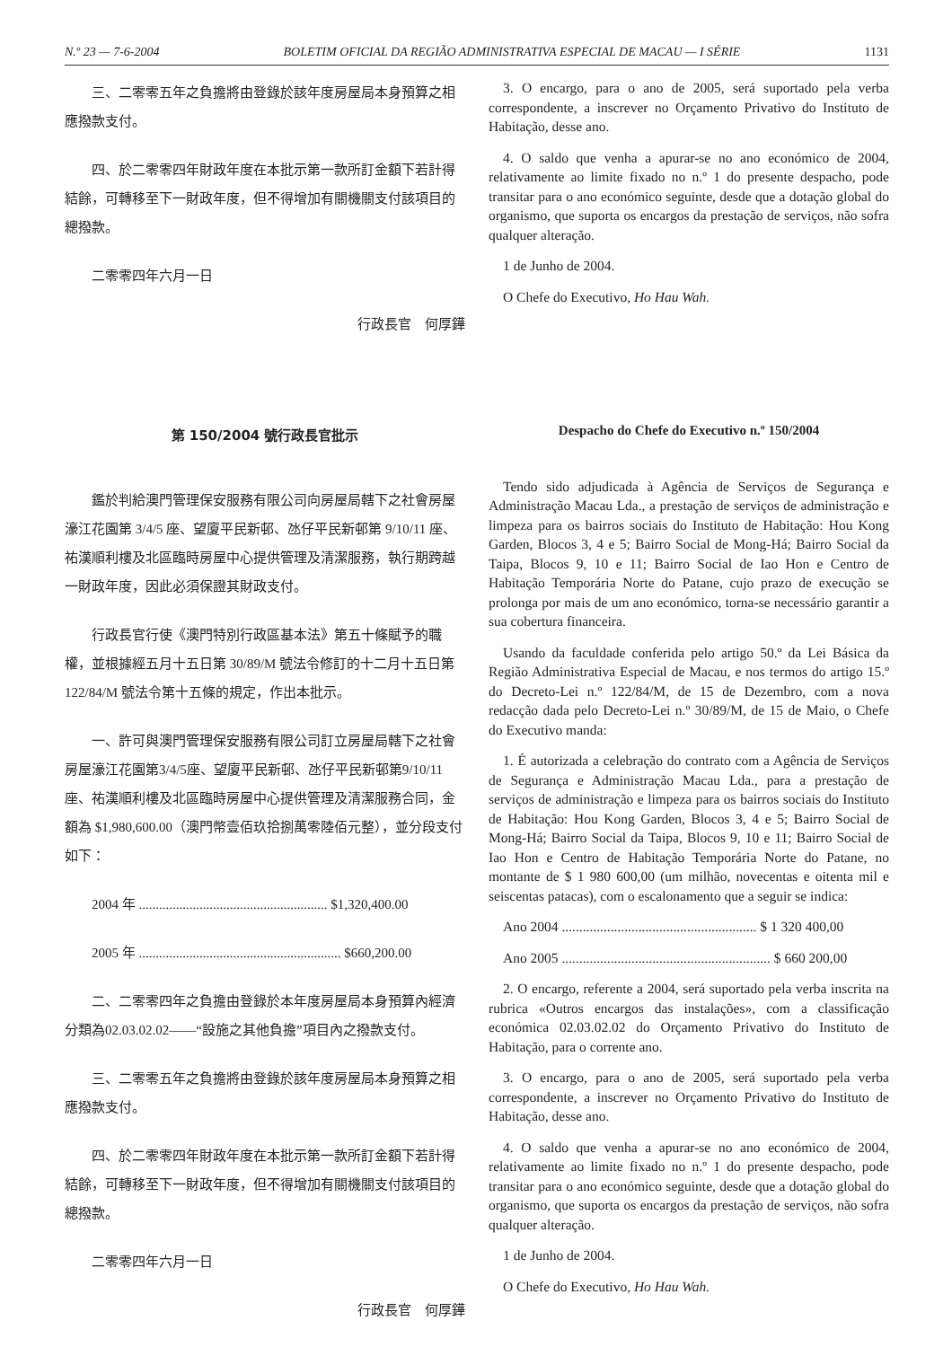N.º 23 — 7-6-2004 BOLETIM OFICIAL DA REGIÃO ADMINISTRATIVA ESPECIAL DE MACAU — I SÉRIE 1131
三、二零零五年之負擔將由登錄於該年度房屋局本身預算之相應撥款支付。
四、於二零零四年財政年度在本批示第一款所訂金額下若計得結餘，可轉移至下一財政年度，但不得增加有關機關支付該項目的總撥款。
二零零四年六月一日
行政長官　何厚鏵
3. O encargo, para o ano de 2005, será suportado pela verba correspondente, a inscrever no Orçamento Privativo do Instituto de Habitação, desse ano.
4. O saldo que venha a apurar-se no ano económico de 2004, relativamente ao limite fixado no n.º 1 do presente despacho, pode transitar para o ano económico seguinte, desde que a dotação global do organismo, que suporta os encargos da prestação de serviços, não sofra qualquer alteração.
1 de Junho de 2004.
O Chefe do Executivo, Ho Hau Wah.
第 150/2004 號行政長官批示
鑑於判給澳門管理保安服務有限公司向房屋局轄下之社會房屋濠江花園第 3/4/5 座、望廈平民新邨、氹仔平民新邨第 9/10/11 座、祐漢順利樓及北區臨時房屋中心提供管理及清潔服務，執行期跨越一財政年度，因此必須保證其財政支付。
行政長官行使《澳門特別行政區基本法》第五十條賦予的職權，並根據經五月十五日第 30/89/M 號法令修訂的十二月十五日第 122/84/M 號法令第十五條的規定，作出本批示。
一、許可與澳門管理保安服務有限公司訂立房屋局轄下之社會房屋濠江花園第3/4/5座、望廈平民新邨、氹仔平民新邨第9/10/11 座、祐漢順利樓及北區臨時房屋中心提供管理及清潔服務合同，金額為 $1,980,600.00（澳門幣壹佰玖拾捌萬零陸佰元整），並分段支付如下：
2004 年 ........................................................ $1,320,400.00
2005 年 ............................................................ $660,200.00
二、二零零四年之負擔由登錄於本年度房屋局本身預算內經濟分類為02.03.02.02——“設施之其他負擔”項目內之撥款支付。
三、二零零五年之負擔將由登錄於該年度房屋局本身預算之相應撥款支付。
四、於二零零四年財政年度在本批示第一款所訂金額下若計得結餘，可轉移至下一財政年度，但不得增加有關機關支付該項目的總撥款。
二零零四年六月一日
行政長官　何厚鏵
Despacho do Chefe do Executivo n.º 150/2004
Tendo sido adjudicada à Agência de Serviços de Segurança e Administração Macau Lda., a prestação de serviços de administração e limpeza para os bairros sociais do Instituto de Habitação: Hou Kong Garden, Blocos 3, 4 e 5; Bairro Social de Mong-Há; Bairro Social da Taipa, Blocos 9, 10 e 11; Bairro Social de Iao Hon e Centro de Habitação Temporária Norte do Patane, cujo prazo de execução se prolonga por mais de um ano económico, torna-se necessário garantir a sua cobertura financeira.
Usando da faculdade conferida pelo artigo 50.º da Lei Básica da Região Administrativa Especial de Macau, e nos termos do artigo 15.º do Decreto-Lei n.º 122/84/M, de 15 de Dezembro, com a nova redacção dada pelo Decreto-Lei n.º 30/89/M, de 15 de Maio, o Chefe do Executivo manda:
1. É autorizada a celebração do contrato com a Agência de Serviços de Segurança e Administração Macau Lda., para a prestação de serviços de administração e limpeza para os bairros sociais do Instituto de Habitação: Hou Kong Garden, Blocos 3, 4 e 5; Bairro Social de Mong-Há; Bairro Social da Taipa, Blocos 9, 10 e 11; Bairro Social de Iao Hon e Centro de Habitação Temporária Norte do Patane, no montante de $ 1 980 600,00 (um milhão, novecentas e oitenta mil e seiscentas patacas), com o escalonamento que a seguir se indica:
Ano 2004 ........................................................ $ 1 320 400,00
Ano 2005 ............................................................ $ 660 200,00
2. O encargo, referente a 2004, será suportado pela verba inscrita na rubrica «Outros encargos das instalações», com a classificação económica 02.03.02.02 do Orçamento Privativo do Instituto de Habitação, para o corrente ano.
3. O encargo, para o ano de 2005, será suportado pela verba correspondente, a inscrever no Orçamento Privativo do Instituto de Habitação, desse ano.
4. O saldo que venha a apurar-se no ano económico de 2004, relativamente ao limite fixado no n.º 1 do presente despacho, pode transitar para o ano económico seguinte, desde que a dotação global do organismo, que suporta os encargos da prestação de serviços, não sofra qualquer alteração.
1 de Junho de 2004.
O Chefe do Executivo, Ho Hau Wah.